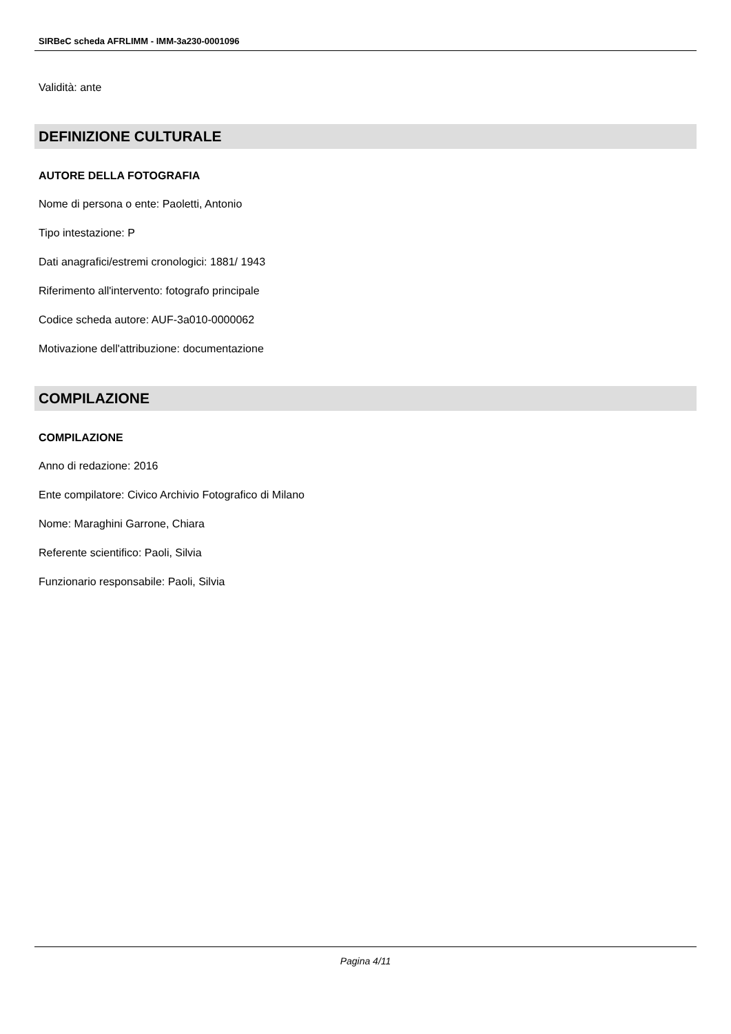SIRBeC scheda AFRLIMM - IMM-3a230-0001096
Validità: ante
DEFINIZIONE CULTURALE
AUTORE DELLA FOTOGRAFIA
Nome di persona o ente: Paoletti, Antonio
Tipo intestazione: P
Dati anagrafici/estremi cronologici: 1881/ 1943
Riferimento all'intervento: fotografo principale
Codice scheda autore: AUF-3a010-0000062
Motivazione dell'attribuzione: documentazione
COMPILAZIONE
COMPILAZIONE
Anno di redazione: 2016
Ente compilatore: Civico Archivio Fotografico di Milano
Nome: Maraghini Garrone, Chiara
Referente scientifico: Paoli, Silvia
Funzionario responsabile: Paoli, Silvia
Pagina 4/11